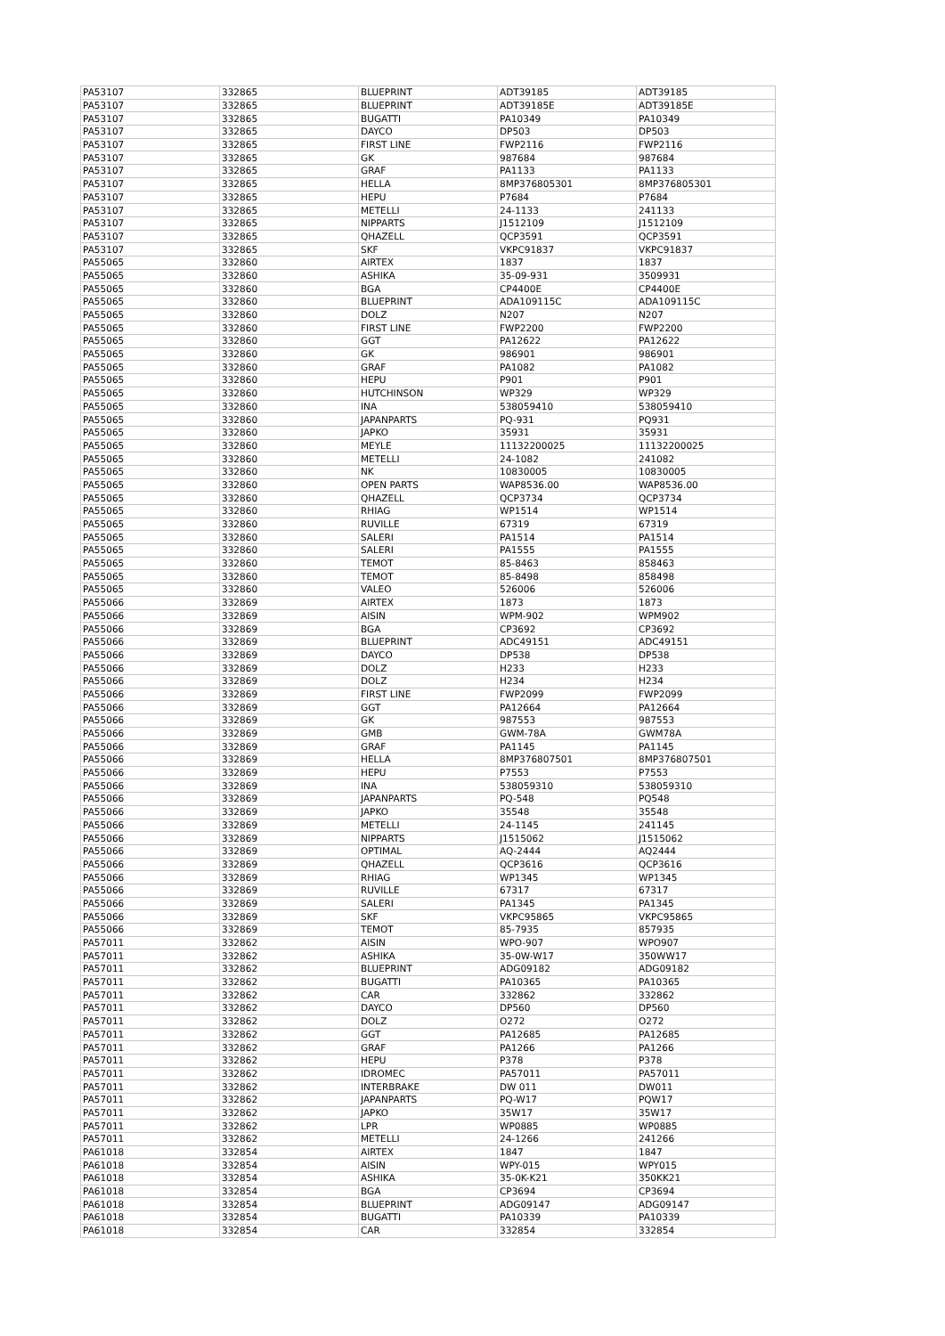| PA53107 | 332865 | BLUEPRINT | ADT39185 | ADT39185 |
| PA53107 | 332865 | BLUEPRINT | ADT39185E | ADT39185E |
| PA53107 | 332865 | BUGATTI | PA10349 | PA10349 |
| PA53107 | 332865 | DAYCO | DP503 | DP503 |
| PA53107 | 332865 | FIRST LINE | FWP2116 | FWP2116 |
| PA53107 | 332865 | GK | 987684 | 987684 |
| PA53107 | 332865 | GRAF | PA1133 | PA1133 |
| PA53107 | 332865 | HELLA | 8MP376805301 | 8MP376805301 |
| PA53107 | 332865 | HEPU | P7684 | P7684 |
| PA53107 | 332865 | METELLI | 24-1133 | 241133 |
| PA53107 | 332865 | NIPPARTS | J1512109 | J1512109 |
| PA53107 | 332865 | QHAZELL | QCP3591 | QCP3591 |
| PA53107 | 332865 | SKF | VKPC91837 | VKPC91837 |
| PA55065 | 332860 | AIRTEX | 1837 | 1837 |
| PA55065 | 332860 | ASHIKA | 35-09-931 | 3509931 |
| PA55065 | 332860 | BGA | CP4400E | CP4400E |
| PA55065 | 332860 | BLUEPRINT | ADA109115C | ADA109115C |
| PA55065 | 332860 | DOLZ | N207 | N207 |
| PA55065 | 332860 | FIRST LINE | FWP2200 | FWP2200 |
| PA55065 | 332860 | GGT | PA12622 | PA12622 |
| PA55065 | 332860 | GK | 986901 | 986901 |
| PA55065 | 332860 | GRAF | PA1082 | PA1082 |
| PA55065 | 332860 | HEPU | P901 | P901 |
| PA55065 | 332860 | HUTCHINSON | WP329 | WP329 |
| PA55065 | 332860 | INA | 538059410 | 538059410 |
| PA55065 | 332860 | JAPANPARTS | PQ-931 | PQ931 |
| PA55065 | 332860 | JAPKO | 35931 | 35931 |
| PA55065 | 332860 | MEYLE | 11132200025 | 11132200025 |
| PA55065 | 332860 | METELLI | 24-1082 | 241082 |
| PA55065 | 332860 | NK | 10830005 | 10830005 |
| PA55065 | 332860 | OPEN PARTS | WAP8536.00 | WAP8536.00 |
| PA55065 | 332860 | QHAZELL | QCP3734 | QCP3734 |
| PA55065 | 332860 | RHIAG | WP1514 | WP1514 |
| PA55065 | 332860 | RUVILLE | 67319 | 67319 |
| PA55065 | 332860 | SALERI | PA1514 | PA1514 |
| PA55065 | 332860 | SALERI | PA1555 | PA1555 |
| PA55065 | 332860 | TEMOT | 85-8463 | 858463 |
| PA55065 | 332860 | TEMOT | 85-8498 | 858498 |
| PA55065 | 332860 | VALEO | 526006 | 526006 |
| PA55066 | 332869 | AIRTEX | 1873 | 1873 |
| PA55066 | 332869 | AISIN | WPM-902 | WPM902 |
| PA55066 | 332869 | BGA | CP3692 | CP3692 |
| PA55066 | 332869 | BLUEPRINT | ADC49151 | ADC49151 |
| PA55066 | 332869 | DAYCO | DP538 | DP538 |
| PA55066 | 332869 | DOLZ | H233 | H233 |
| PA55066 | 332869 | DOLZ | H234 | H234 |
| PA55066 | 332869 | FIRST LINE | FWP2099 | FWP2099 |
| PA55066 | 332869 | GGT | PA12664 | PA12664 |
| PA55066 | 332869 | GK | 987553 | 987553 |
| PA55066 | 332869 | GMB | GWM-78A | GWM78A |
| PA55066 | 332869 | GRAF | PA1145 | PA1145 |
| PA55066 | 332869 | HELLA | 8MP376807501 | 8MP376807501 |
| PA55066 | 332869 | HEPU | P7553 | P7553 |
| PA55066 | 332869 | INA | 538059310 | 538059310 |
| PA55066 | 332869 | JAPANPARTS | PQ-548 | PQ548 |
| PA55066 | 332869 | JAPKO | 35548 | 35548 |
| PA55066 | 332869 | METELLI | 24-1145 | 241145 |
| PA55066 | 332869 | NIPPARTS | J1515062 | J1515062 |
| PA55066 | 332869 | OPTIMAL | AQ-2444 | AQ2444 |
| PA55066 | 332869 | QHAZELL | QCP3616 | QCP3616 |
| PA55066 | 332869 | RHIAG | WP1345 | WP1345 |
| PA55066 | 332869 | RUVILLE | 67317 | 67317 |
| PA55066 | 332869 | SALERI | PA1345 | PA1345 |
| PA55066 | 332869 | SKF | VKPC95865 | VKPC95865 |
| PA55066 | 332869 | TEMOT | 85-7935 | 857935 |
| PA57011 | 332862 | AISIN | WPO-907 | WPO907 |
| PA57011 | 332862 | ASHIKA | 35-0W-W17 | 350WW17 |
| PA57011 | 332862 | BLUEPRINT | ADG09182 | ADG09182 |
| PA57011 | 332862 | BUGATTI | PA10365 | PA10365 |
| PA57011 | 332862 | CAR | 332862 | 332862 |
| PA57011 | 332862 | DAYCO | DP560 | DP560 |
| PA57011 | 332862 | DOLZ | O272 | O272 |
| PA57011 | 332862 | GGT | PA12685 | PA12685 |
| PA57011 | 332862 | GRAF | PA1266 | PA1266 |
| PA57011 | 332862 | HEPU | P378 | P378 |
| PA57011 | 332862 | IDROMEC | PA57011 | PA57011 |
| PA57011 | 332862 | INTERBRAKE | DW 011 | DW011 |
| PA57011 | 332862 | JAPANPARTS | PQ-W17 | PQW17 |
| PA57011 | 332862 | JAPKO | 35W17 | 35W17 |
| PA57011 | 332862 | LPR | WP0885 | WP0885 |
| PA57011 | 332862 | METELLI | 24-1266 | 241266 |
| PA61018 | 332854 | AIRTEX | 1847 | 1847 |
| PA61018 | 332854 | AISIN | WPY-015 | WPY015 |
| PA61018 | 332854 | ASHIKA | 35-0K-K21 | 350KK21 |
| PA61018 | 332854 | BGA | CP3694 | CP3694 |
| PA61018 | 332854 | BLUEPRINT | ADG09147 | ADG09147 |
| PA61018 | 332854 | BUGATTI | PA10339 | PA10339 |
| PA61018 | 332854 | CAR | 332854 | 332854 |